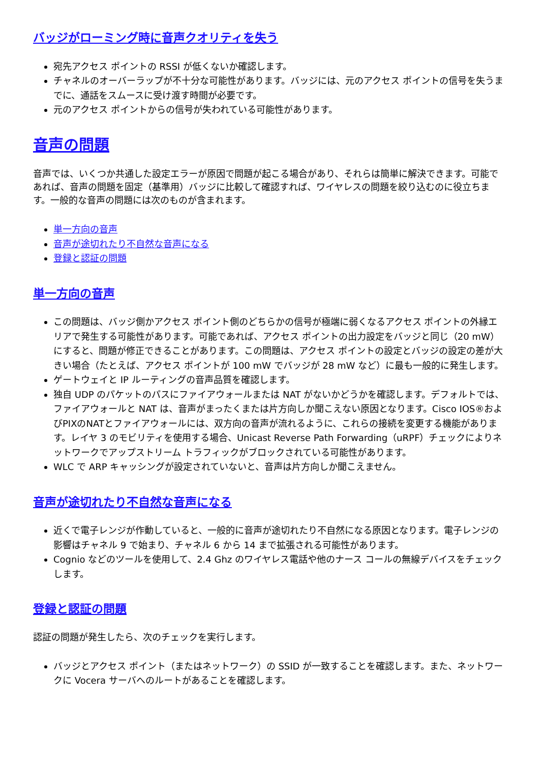バッジがローミング時に音声クオリティを失う
宛先アクセス ポイントの RSSI が低くないか確認します。
チャネルのオーバーラップが不十分な可能性があります。バッジには、元のアクセス ポイントの信号を失うまでに、通話をスムースに受け渡す時間が必要です。
元のアクセス ポイントからの信号が失われている可能性があります。
音声の問題
音声では、いくつか共通した設定エラーが原因で問題が起こる場合があり、それらは簡単に解決できます。可能であれば、音声の問題を固定（基準用）バッジに比較して確認すれば、ワイヤレスの問題を絞り込むのに役立ちます。一般的な音声の問題には次のものが含まれます。
単一方向の音声
音声が途切れたり不自然な音声になる
登録と認証の問題
単一方向の音声
この問題は、バッジ側かアクセス ポイント側のどちらかの信号が極端に弱くなるアクセス ポイントの外縁エリアで発生する可能性があります。可能であれば、アクセス ポイントの出力設定をバッジと同じ（20 mW）にすると、問題が修正できることがあります。この問題は、アクセス ポイントの設定とバッジの設定の差が大きい場合（たとえば、アクセス ポイントが 100 mW でバッジが 28 mW など）に最も一般的に発生します。
ゲートウェイと IP ルーティングの音声品質を確認します。
独自 UDP のパケットのパスにファイアウォールまたは NAT がないかどうかを確認します。デフォルトでは、ファイアウォールと NAT は、音声がまったくまたは片方向しか聞こえない原因となります。Cisco IOS®およびPIXのNATとファイアウォールには、双方向の音声が流れるように、これらの接続を変更する機能があります。レイヤ 3 のモビリティを使用する場合、Unicast Reverse Path Forwarding（uRPF）チェックによりネットワークでアップストリーム トラフィックがブロックされている可能性があります。
WLC で ARP キャッシングが設定されていないと、音声は片方向しか聞こえません。
音声が途切れたり不自然な音声になる
近くで電子レンジが作動していると、一般的に音声が途切れたり不自然になる原因となります。電子レンジの影響はチャネル 9 で始まり、チャネル 6 から 14 まで拡張される可能性があります。
Cognio などのツールを使用して、2.4 Ghz のワイヤレス電話や他のナース コールの無線デバイスをチェックします。
登録と認証の問題
認証の問題が発生したら、次のチェックを実行します。
バッジとアクセス ポイント（またはネットワーク）の SSID が一致することを確認します。また、ネットワークに Vocera サーバへのルートがあることを確認します。